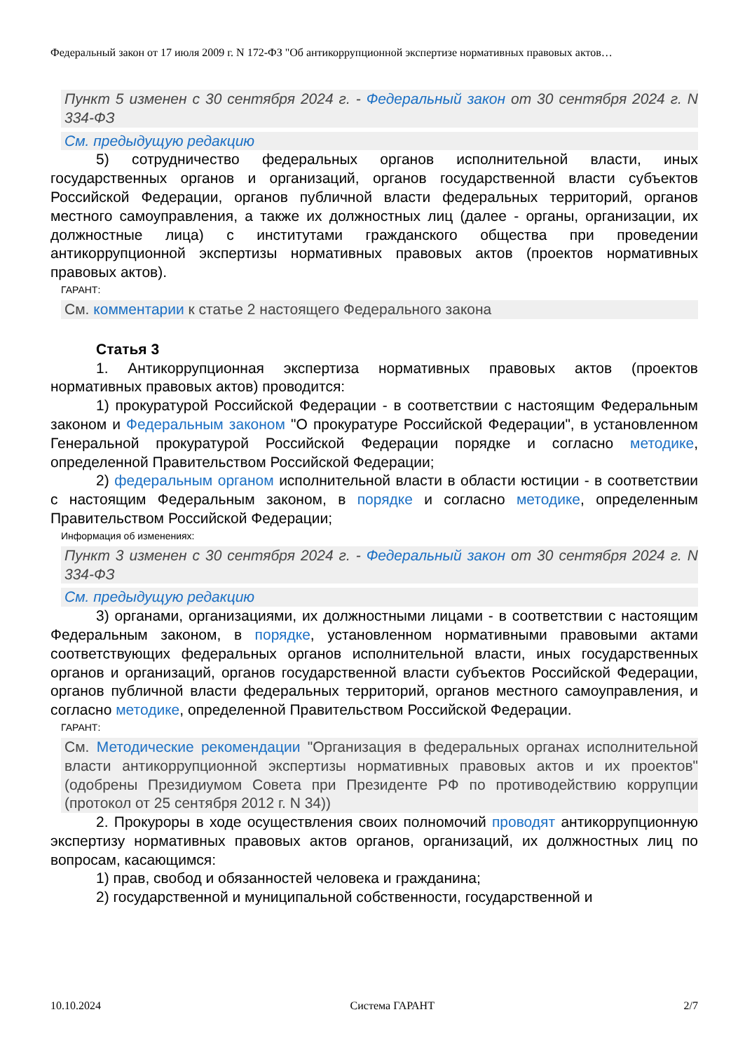Федеральный закон от 17 июля 2009 г. N 172-ФЗ "Об антикоррупционной экспертизе нормативных правовых актов…
Пункт 5 изменен с 30 сентября 2024 г. - Федеральный закон от 30 сентября 2024 г. N 334-ФЗ
См. предыдущую редакцию
5) сотрудничество федеральных органов исполнительной власти, иных государственных органов и организаций, органов государственной власти субъектов Российской Федерации, органов публичной власти федеральных территорий, органов местного самоуправления, а также их должностных лиц (далее - органы, организации, их должностные лица) с институтами гражданского общества при проведении антикоррупционной экспертизы нормативных правовых актов (проектов нормативных правовых актов).
ГАРАНТ:
См. комментарии к статье 2 настоящего Федерального закона
Статья 3
1. Антикоррупционная экспертиза нормативных правовых актов (проектов нормативных правовых актов) проводится:
1) прокуратурой Российской Федерации - в соответствии с настоящим Федеральным законом и Федеральным законом "О прокуратуре Российской Федерации", в установленном Генеральной прокуратурой Российской Федерации порядке и согласно методике, определенной Правительством Российской Федерации;
2) федеральным органом исполнительной власти в области юстиции - в соответствии с настоящим Федеральным законом, в порядке и согласно методике, определенным Правительством Российской Федерации;
Информация об изменениях:
Пункт 3 изменен с 30 сентября 2024 г. - Федеральный закон от 30 сентября 2024 г. N 334-ФЗ
См. предыдущую редакцию
3) органами, организациями, их должностными лицами - в соответствии с настоящим Федеральным законом, в порядке, установленном нормативными правовыми актами соответствующих федеральных органов исполнительной власти, иных государственных органов и организаций, органов государственной власти субъектов Российской Федерации, органов публичной власти федеральных территорий, органов местного самоуправления, и согласно методике, определенной Правительством Российской Федерации.
ГАРАНТ:
См. Методические рекомендации "Организация в федеральных органах исполнительной власти антикоррупционной экспертизы нормативных правовых актов и их проектов" (одобрены Президиумом Совета при Президенте РФ по противодействию коррупции (протокол от 25 сентября 2012 г. N 34))
2. Прокуроры в ходе осуществления своих полномочий проводят антикоррупционную экспертизу нормативных правовых актов органов, организаций, их должностных лиц по вопросам, касающимся:
1) прав, свобод и обязанностей человека и гражданина;
2) государственной и муниципальной собственности, государственной и
10.10.2024 Система ГАРАНТ 2/7